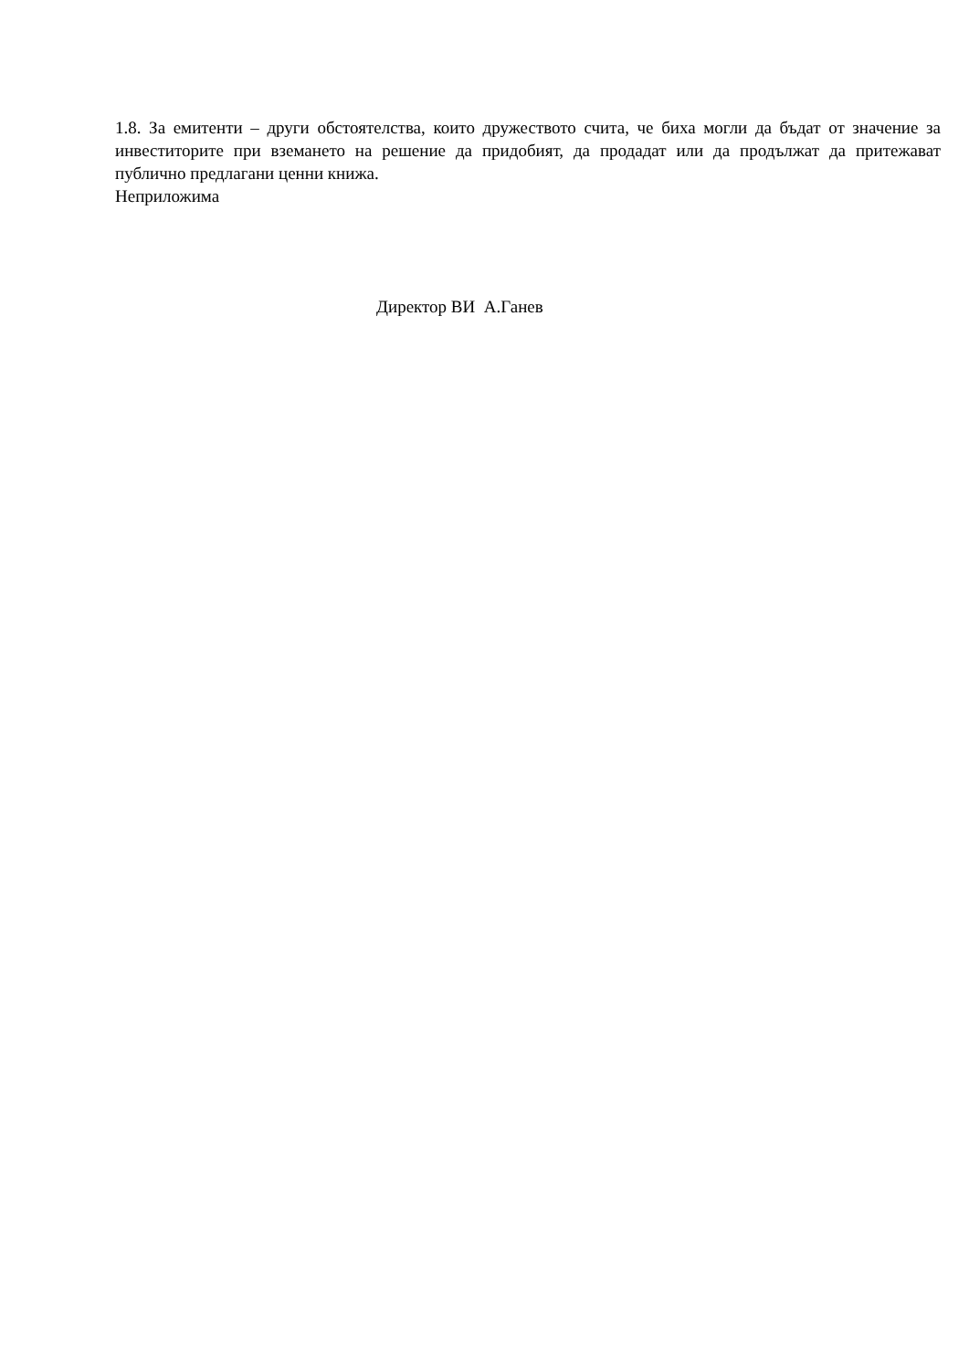1.8. За емитенти – други обстоятелства, които дружеството счита, че биха могли да бъдат от значение за инвеститорите при вземането на решение да придобият, да продадат или да продължат да притежават публично предлагани ценни книжа.
Неприложима
Директор ВИ А.Ганев